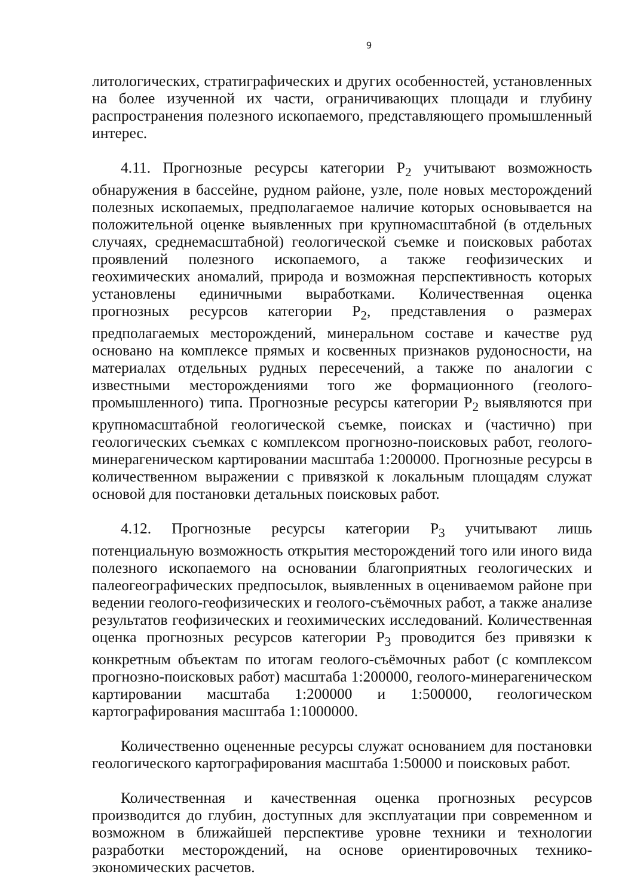9
литологических, стратиграфических и других особенностей, установленных на более изученной их части, ограничивающих площади и глубину распространения полезного ископаемого, представляющего промышленный интерес.
4.11. Прогнозные ресурсы категории Р<sub>2</sub> учитывают возможность обнаружения в бассейне, рудном районе, узле, поле новых месторождений полезных ископаемых, предполагаемое наличие которых основывается на положительной оценке выявленных при крупномасштабной (в отдельных случаях, среднемасштабной) геологической съемке и поисковых работах проявлений полезного ископаемого, а также геофизических и геохимических аномалий, природа и возможная перспективность которых установлены единичными выработками. Количественная оценка прогнозных ресурсов категории Р<sub>2</sub>, представления о размерах предполагаемых месторождений, минеральном составе и качестве руд основано на комплексе прямых и косвенных признаков рудоносности, на материалах отдельных рудных пересечений, а также по аналогии с известными месторождениями того же формационного (геолого-промышленного) типа. Прогнозные ресурсы категории Р<sub>2</sub> выявляются при крупномасштабной геологической съемке, поисках и (частично) при геологических съемках с комплексом прогнозно-поисковых работ, геолого-минерагеническом картировании масштаба 1:200000. Прогнозные ресурсы в количественном выражении с привязкой к локальным площадям служат основой для постановки детальных поисковых работ.
4.12. Прогнозные ресурсы категории Р<sub>3</sub> учитывают лишь потенциальную возможность открытия месторождений того или иного вида полезного ископаемого на основании благоприятных геологических и палеогеографических предпосылок, выявленных в оцениваемом районе при ведении геолого-геофизических и геолого-съёмочных работ, а также анализе результатов геофизических и геохимических исследований. Количественная оценка прогнозных ресурсов категории Р<sub>3</sub> проводится без привязки к конкретным объектам по итогам геолого-съёмочных работ (с комплексом прогнозно-поисковых работ) масштаба 1:200000, геолого-минерагеническом картировании масштаба 1:200000 и 1:500000, геологическом картографирования масштаба 1:1000000.
Количественно оцененные ресурсы служат основанием для постановки геологического картографирования масштаба 1:50000 и поисковых работ.
Количественная и качественная оценка прогнозных ресурсов производится до глубин, доступных для эксплуатации при современном и возможном в ближайшей перспективе уровне техники и технологии разработки месторождений, на основе ориентировочных технико-экономических расчетов.